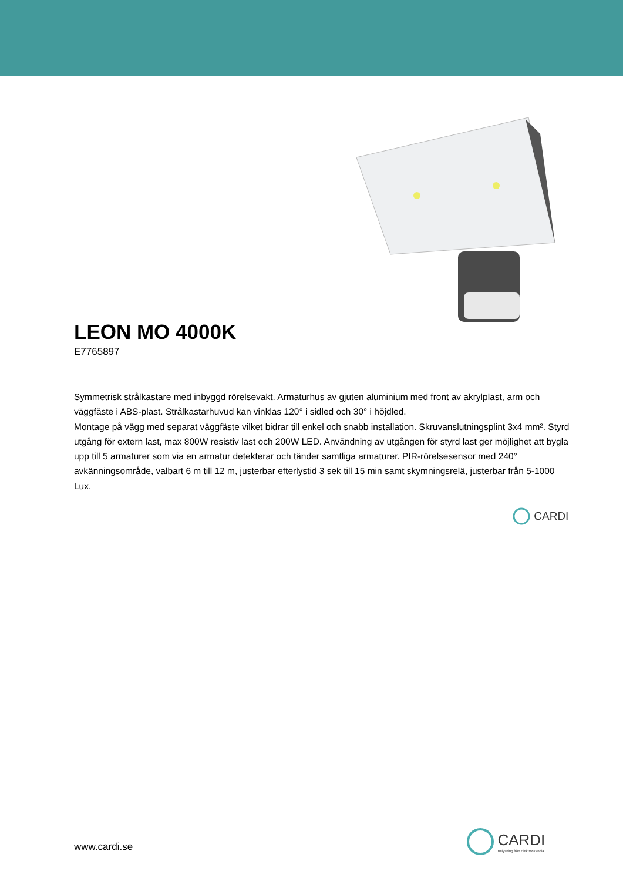LEON MO 4000K
E7765897
Symmetrisk strålkastare med inbyggd rörelsevakt. Armaturhus av gjuten aluminium med front av akrylplast, arm och väggfäste i ABS-plast. Strålkastarhuvud kan vinklas 120° i sidled och 30° i höjdled.
Montage på vägg med separat väggfäste vilket bidrar till enkel och snabb installation. Skruvanslutningsplint 3x4 mm². Styrd utgång för extern last, max 800W resistiv last och 200W LED. Användning av utgången för styrd last ger möjlighet att bygla upp till 5 armaturer som via en armatur detekterar och tänder samtliga armaturer. PIR-rörelsesensor med 240° avkänningsområde, valbart 6 m till 12 m, justerbar efterlystid 3 sek till 15 min samt skymningsrelä, justerbar från 5-1000 Lux.
CARDI
CARDI
Belysning från Elektroskandia
www.cardi.se